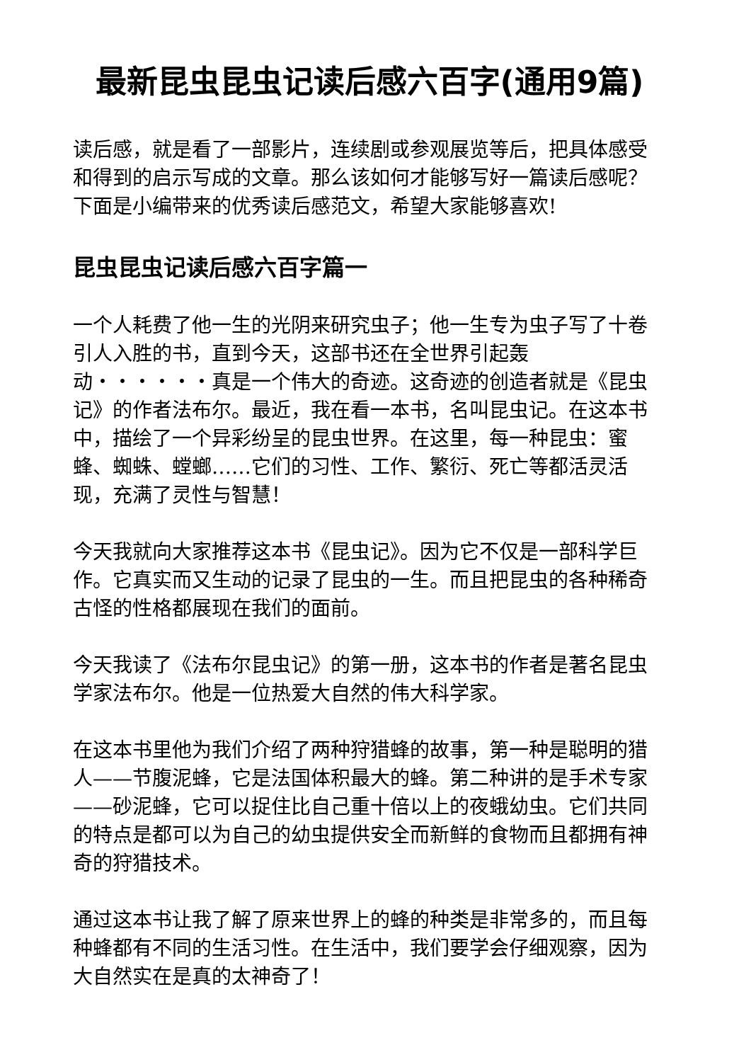最新昆虫昆虫记读后感六百字(通用9篇)
读后感，就是看了一部影片，连续剧或参观展览等后，把具体感受和得到的启示写成的文章。那么该如何才能够写好一篇读后感呢？下面是小编带来的优秀读后感范文，希望大家能够喜欢!
昆虫昆虫记读后感六百字篇一
一个人耗费了他一生的光阴来研究虫子；他一生专为虫子写了十卷引人入胜的书，直到今天，这部书还在全世界引起轰动・・・・・・真是一个伟大的奇迹。这奇迹的创造者就是《昆虫记》的作者法布尔。最近，我在看一本书，名叫昆虫记。在这本书中，描绘了一个异彩纷呈的昆虫世界。在这里，每一种昆虫：蜜蜂、蜘蛛、螳螂……它们的习性、工作、繁衍、死亡等都活灵活现，充满了灵性与智慧！
今天我就向大家推荐这本书《昆虫记》。因为它不仅是一部科学巨作。它真实而又生动的记录了昆虫的一生。而且把昆虫的各种稀奇古怪的性格都展现在我们的面前。
今天我读了《法布尔昆虫记》的第一册，这本书的作者是著名昆虫学家法布尔。他是一位热爱大自然的伟大科学家。
在这本书里他为我们介绍了两种狩猎蜂的故事，第一种是聪明的猎人——节腹泥蜂，它是法国体积最大的蜂。第二种讲的是手术专家——砂泥蜂，它可以捉住比自己重十倍以上的夜蛾幼虫。它们共同的特点是都可以为自己的幼虫提供安全而新鲜的食物而且都拥有神奇的狩猎技术。
通过这本书让我了解了原来世界上的蜂的种类是非常多的，而且每种蜂都有不同的生活习性。在生活中，我们要学会仔细观察，因为大自然实在是真的太神奇了！